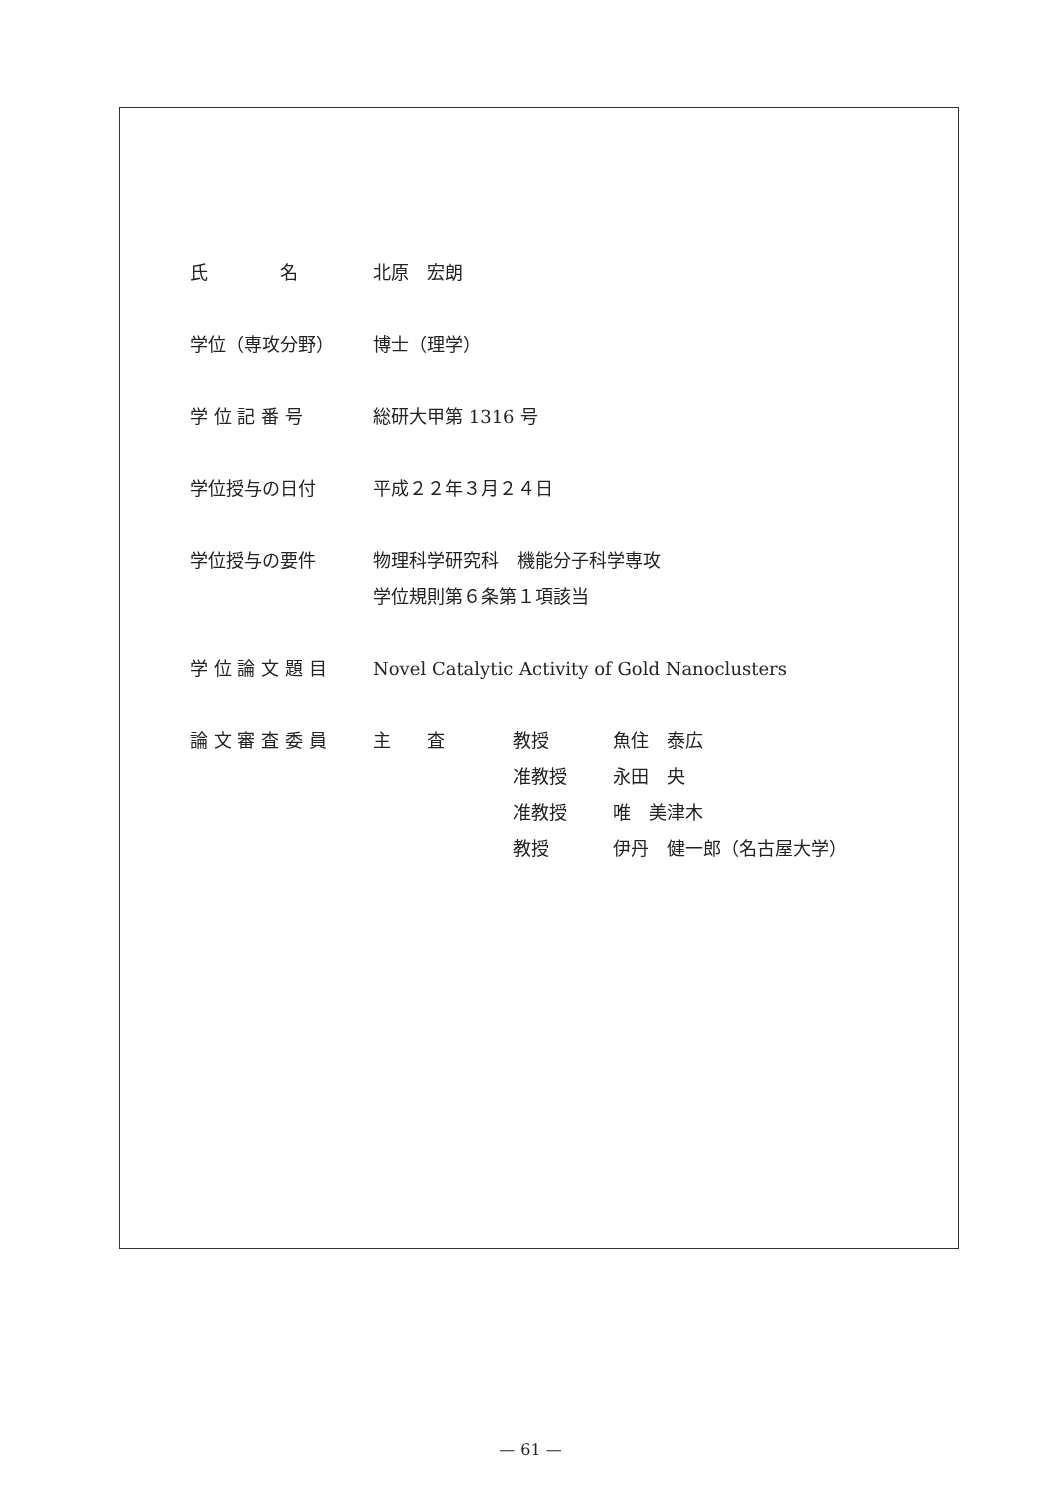| 氏 名 | 北原 宏朗 |
| 学位（専攻分野） | 博士（理学） |
| 学 位 記 番 号 | 総研大甲第 1316 号 |
| 学位授与の日付 | 平成２２年３月２４日 |
| 学位授与の要件 | 物理科学研究科 機能分子科学専攻 学位規則第６条第１項該当 |
| 学 位 論 文 題 目 | Novel Catalytic Activity of Gold Nanoclusters |
| 論 文 審 査 委 員 | / 主 査 / 教授 / 魚住 泰広 / / / 准教授 / 永田 央 / / / 准教授 / 唯 美津木 / / / 教授 / 伊丹 健一郎（名古屋大学） / |
— 61 —